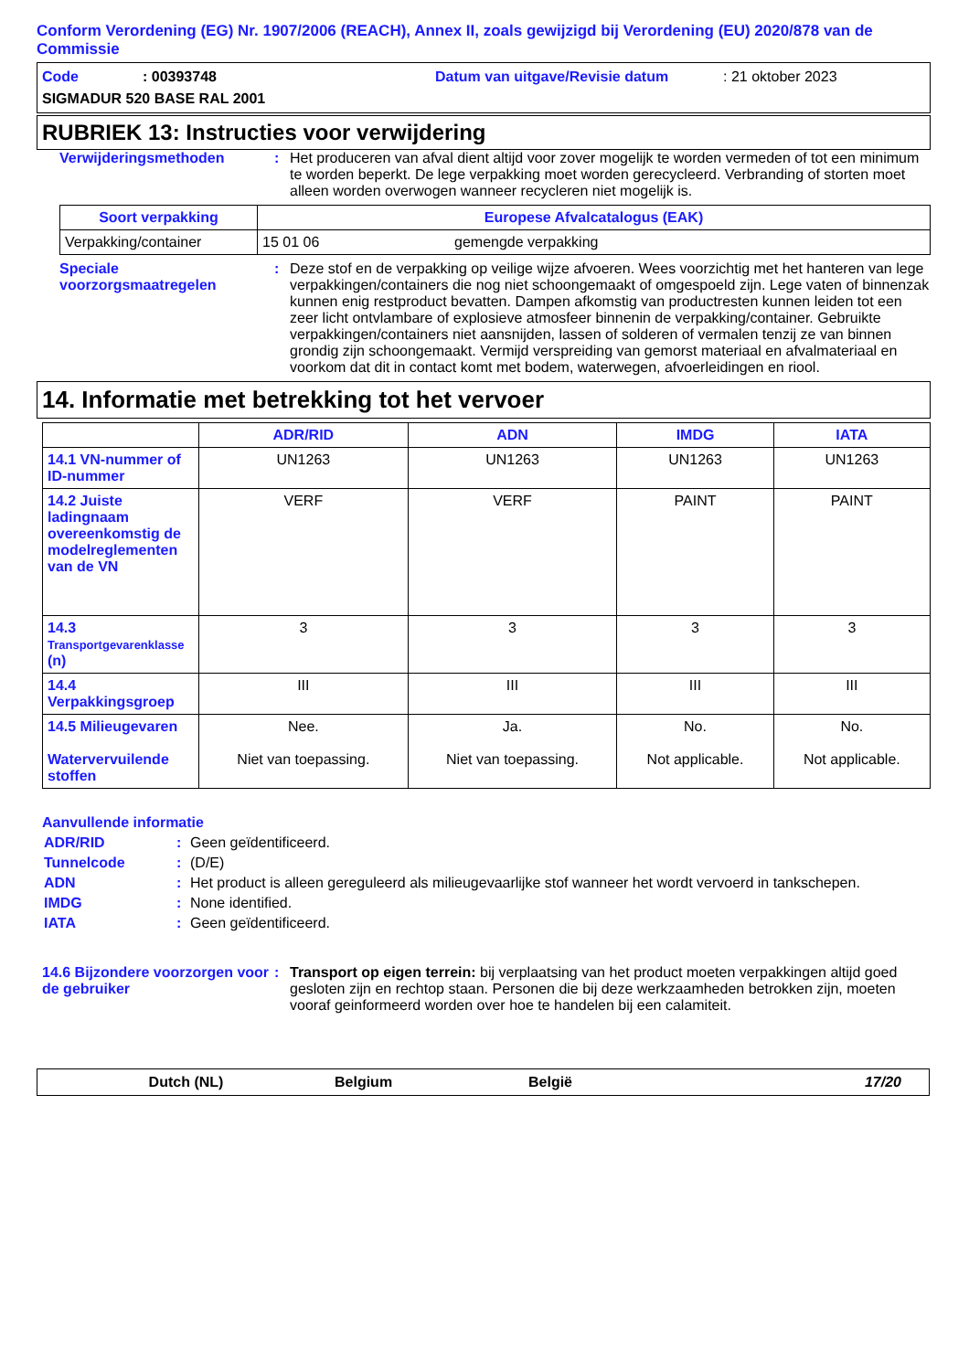Conform Verordening (EG) Nr. 1907/2006 (REACH), Annex II, zoals gewijzigd bij Verordening (EU) 2020/878 van de Commissie
Code: 00393748 Datum van uitgave/Revisie datum: 21 oktober 2023
SIGMADUR 520 BASE RAL 2001
RUBRIEK 13: Instructies voor verwijdering
Verwijderingsmethoden: Het produceren van afval dient altijd voor zover mogelijk te worden vermeden of tot een minimum te worden beperkt. De lege verpakking moet worden gerecycleerd. Verbranding of storten moet alleen worden overwogen wanneer recycleren niet mogelijk is.
| Soort verpakking | Europese Afvalcatalogus (EAK) | |
| --- | --- | --- |
| Verpakking/container | 15 01 06 | gemengde verpakking |
Speciale voorzorgsmaatregelen: Deze stof en de verpakking op veilige wijze afvoeren. Wees voorzichtig met het hanteren van lege verpakkingen/containers die nog niet schoongemaakt of omgespoeld zijn. Lege vaten of binnenzak kunnen enig restproduct bevatten. Dampen afkomstig van productresten kunnen leiden tot een zeer licht ontvlambare of explosieve atmosfeer binnenin de verpakking/container. Gebruikte verpakkingen/containers niet aansnijden, lassen of solderen of vermalen tenzij ze van binnen grondig zijn schoongemaakt. Vermijd verspreiding van gemorst materiaal en afvalmateriaal en voorkom dat dit in contact komt met bodem, waterwegen, afvoerleidingen en riool.
14. Informatie met betrekking tot het vervoer
| | ADR/RID | ADN | IMDG | IATA |
| --- | --- | --- | --- | --- |
| 14.1 VN-nummer of ID-nummer | UN1263 | UN1263 | UN1263 | UN1263 |
| 14.2 Juiste ladingnaam overeenkomstig de modelreglementen van de VN | VERF | VERF | PAINT | PAINT |
| 14.3 Transportgevarenklasse (n) | 3 | 3 | 3 | 3 |
| 14.4 Verpakkingsgroep | III | III | III | III |
| 14.5 Milieugevaren Watervervuilende stoffen | Nee. Niet van toepassing. | Ja. Niet van toepassing. | No. Not applicable. | No. Not applicable. |
Aanvullende informatie
ADR/RID: Geen geïdentificeerd.
Tunnelcode: (D/E)
ADN: Het product is alleen gereguleerd als milieugevaarlijke stof wanneer het wordt vervoerd in tankschepen.
IMDG: None identified.
IATA: Geen geïdentificeerd.
14.6 Bijzondere voorzorgen voor de gebruiker: Transport op eigen terrein: bij verplaatsing van het product moeten verpakkingen altijd goed gesloten zijn en rechtop staan. Personen die bij deze werkzaamheden betrokken zijn, moeten vooraf geinformeerd worden over hoe te handelen bij een calamiteit.
Dutch (NL) Belgium België 17/20